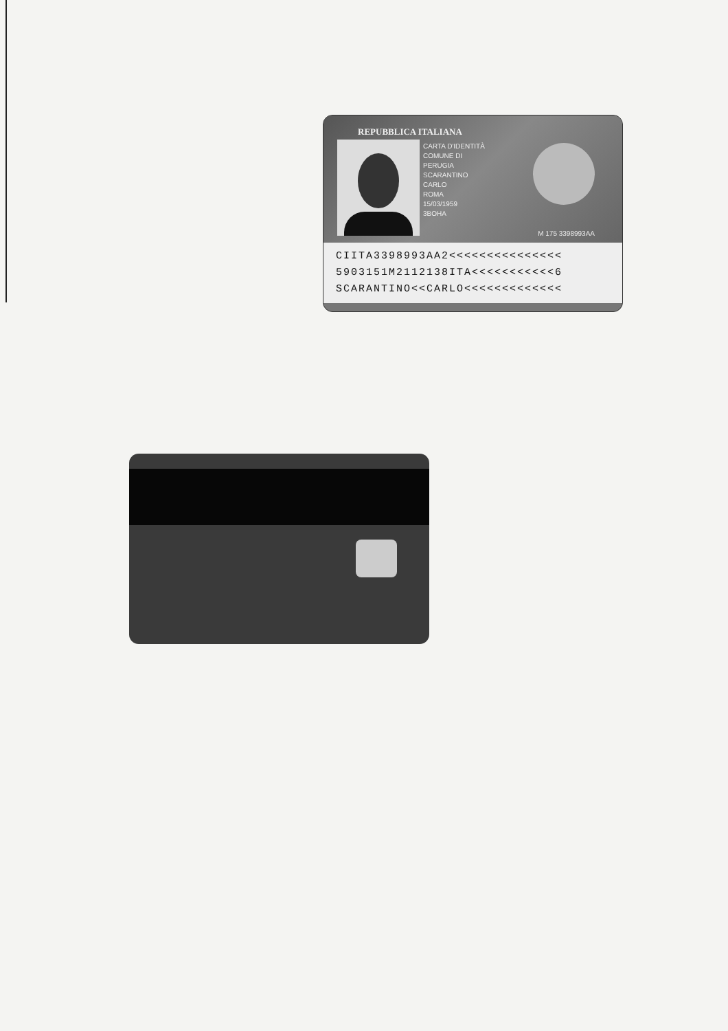REPUBBLICA ITALIANA
CARTA D'IDENTITÀ
COMUNE DI
PERUGIA
SCARANTINO
CARLO
ROMA
15/03/1959
3BOHA
M 175 3398993AA
CIITA3398993AA2<<<<<<<<<<<<<<<
5903151M2112138ITA<<<<<<<<<<<6
SCARANTINO<<CARLO<<<<<<<<<<<<<